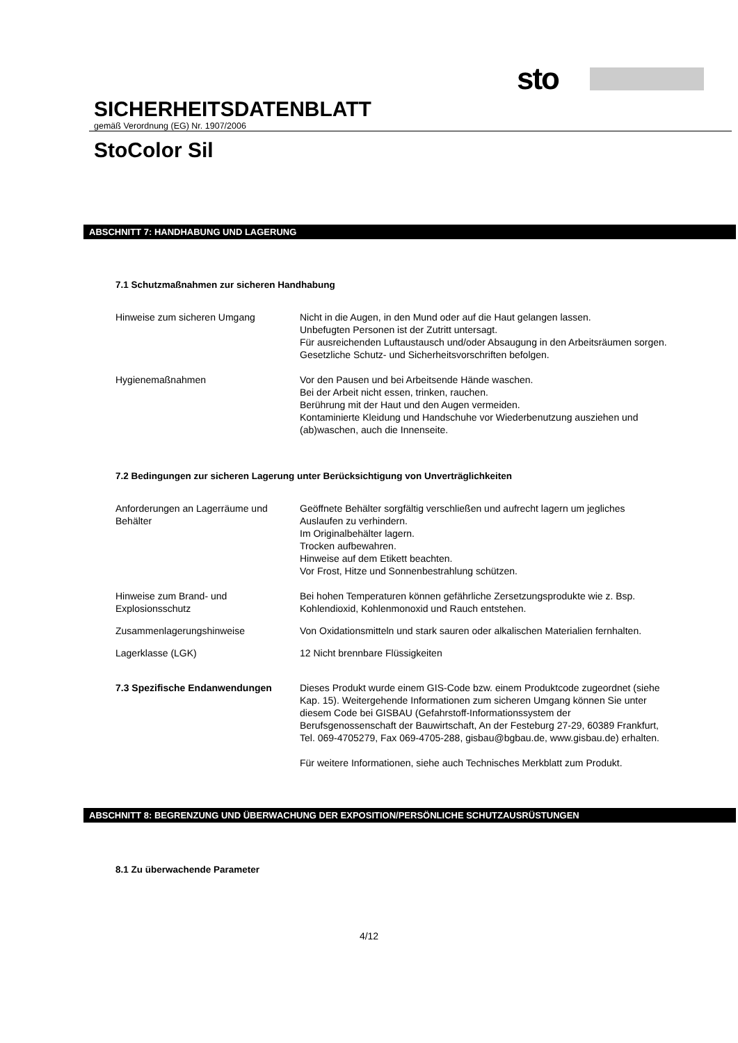sto
SICHERHEITSDATENBLATT
gemäß Verordnung (EG) Nr. 1907/2006
StoColor Sil
ABSCHNITT 7: HANDHABUNG UND LAGERUNG
7.1 Schutzmaßnahmen zur sicheren Handhabung
Hinweise zum sicheren Umgang Nicht in die Augen, in den Mund oder auf die Haut gelangen lassen.
Unbefugten Personen ist der Zutritt untersagt.
Für ausreichenden Luftaustausch und/oder Absaugung in den Arbeitsräumen sorgen.
Gesetzliche Schutz- und Sicherheitsvorschriften befolgen.
Hygienemaßnahmen Vor den Pausen und bei Arbeitsende Hände waschen.
Bei der Arbeit nicht essen, trinken, rauchen.
Berührung mit der Haut und den Augen vermeiden.
Kontaminierte Kleidung und Handschuhe vor Wiederbenutzung ausziehen und (ab)waschen, auch die Innenseite.
7.2 Bedingungen zur sicheren Lagerung unter Berücksichtigung von Unverträglichkeiten
Anforderungen an Lagerräume und Behälter
Geöffnete Behälter sorgfältig verschließen und aufrecht lagern um jegliches Auslaufen zu verhindern.
Im Originalbehälter lagern.
Trocken aufbewahren.
Hinweise auf dem Etikett beachten.
Vor Frost, Hitze und Sonnenbestrahlung schützen.
Hinweise zum Brand- und Explosionsschutz
Bei hohen Temperaturen können gefährliche Zersetzungsprodukte wie z. Bsp. Kohlendioxid, Kohlenmonoxid und Rauch entstehen.
Zusammenlagerungshinweise Von Oxidationsmitteln und stark sauren oder alkalischen Materialien fernhalten.
Lagerklasse (LGK) 12 Nicht brennbare Flüssigkeiten
7.3 Spezifische Endanwendungen Dieses Produkt wurde einem GIS-Code bzw. einem Produktcode zugeordnet (siehe Kap. 15). Weitergehende Informationen zum sicheren Umgang können Sie unter diesem Code bei GISBAU (Gefahrstoff-Informationssystem der Berufsgenossenschaft der Bauwirtschaft, An der Festeburg 27-29, 60389 Frankfurt, Tel. 069-4705279, Fax 069-4705-288, gisbau@bgbau.de, www.gisbau.de) erhalten.
Für weitere Informationen, siehe auch Technisches Merkblatt zum Produkt.
ABSCHNITT 8: BEGRENZUNG UND ÜBERWACHUNG DER EXPOSITION/PERSÖNLICHE SCHUTZAUSRÜSTUNGEN
8.1 Zu überwachende Parameter
4/12